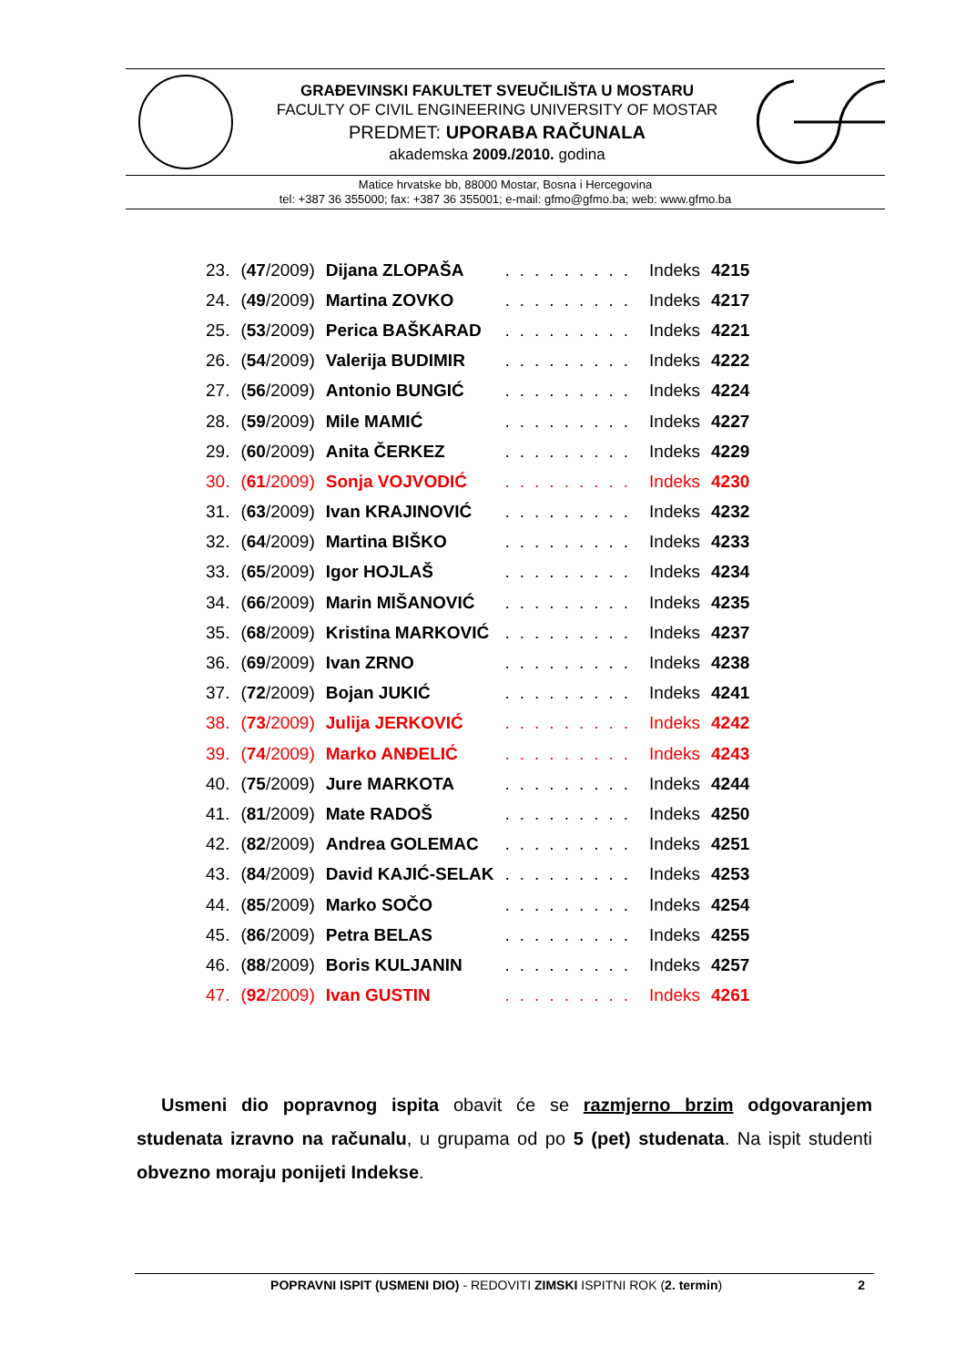GRAĐEVINSKI FAKULTET SVEUČILIŠTA U MOSTARU
FACULTY OF CIVIL ENGINEERING UNIVERSITY OF MOSTAR
PREDMET: UPORABA RAČUNALA
akademska 2009./2010. godina
Matice hrvatske bb, 88000 Mostar, Bosna i Hercegovina
tel: +387 36 355000; fax: +387 36 355001; e-mail: gfmo@gfmo.ba; web: www.gfmo.ba
| 23. | ( 47 /2009) | Dijana ZLOPAŠA | ......... | Indeks | 4215 |
| 24. | ( 49 /2009) | Martina ZOVKO | ......... | Indeks | 4217 |
| 25. | ( 53 /2009) | Perica BAŠKARAD | ......... | Indeks | 4221 |
| 26. | ( 54 /2009) | Valerija BUDIMIR | ......... | Indeks | 4222 |
| 27. | ( 56 /2009) | Antonio BUNGIĆ | ......... | Indeks | 4224 |
| 28. | ( 59 /2009) | Mile MAMIĆ | ......... | Indeks | 4227 |
| 29. | ( 60 /2009) | Anita ČERKEZ | ......... | Indeks | 4229 |
| 30. | ( 61 /2009) | Sonja VOJVODIĆ | ......... | Indeks | 4230 |
| 31. | ( 63 /2009) | Ivan KRAJINOVIĆ | ......... | Indeks | 4232 |
| 32. | ( 64 /2009) | Martina BIŠKO | ......... | Indeks | 4233 |
| 33. | ( 65 /2009) | Igor HOJLAŠ | ......... | Indeks | 4234 |
| 34. | ( 66 /2009) | Marin MIŠANOVIĆ | ......... | Indeks | 4235 |
| 35. | ( 68 /2009) | Kristina MARKOVIĆ | ......... | Indeks | 4237 |
| 36. | ( 69 /2009) | Ivan ZRNO | ......... | Indeks | 4238 |
| 37. | ( 72 /2009) | Bojan JUKIĆ | ......... | Indeks | 4241 |
| 38. | ( 73 /2009) | Julija JERKOVIĆ | ......... | Indeks | 4242 |
| 39. | ( 74 /2009) | Marko ANĐELIĆ | ......... | Indeks | 4243 |
| 40. | ( 75 /2009) | Jure MARKOTA | ......... | Indeks | 4244 |
| 41. | ( 81 /2009) | Mate RADOŠ | ......... | Indeks | 4250 |
| 42. | ( 82 /2009) | Andrea GOLEMAC | ......... | Indeks | 4251 |
| 43. | ( 84 /2009) | David KAJIĆ-SELAK | ......... | Indeks | 4253 |
| 44. | ( 85 /2009) | Marko SOČO | ......... | Indeks | 4254 |
| 45. | ( 86 /2009) | Petra BELAS | ......... | Indeks | 4255 |
| 46. | ( 88 /2009) | Boris KULJANIN | ......... | Indeks | 4257 |
| 47. | ( 92 /2009) | Ivan GUSTIN | ......... | Indeks | 4261 |
Usmeni dio popravnog ispita obavit će se razmjerno brzim odgovaranjem studenata izravno na računalu, u grupama od po 5 (pet) studenata. Na ispit studenti obvezno moraju ponijeti Indekse.
POPRAVNI ISPIT (USMENI DIO) - REDOVITI ZIMSKI ISPITNI ROK (2. termin) 2